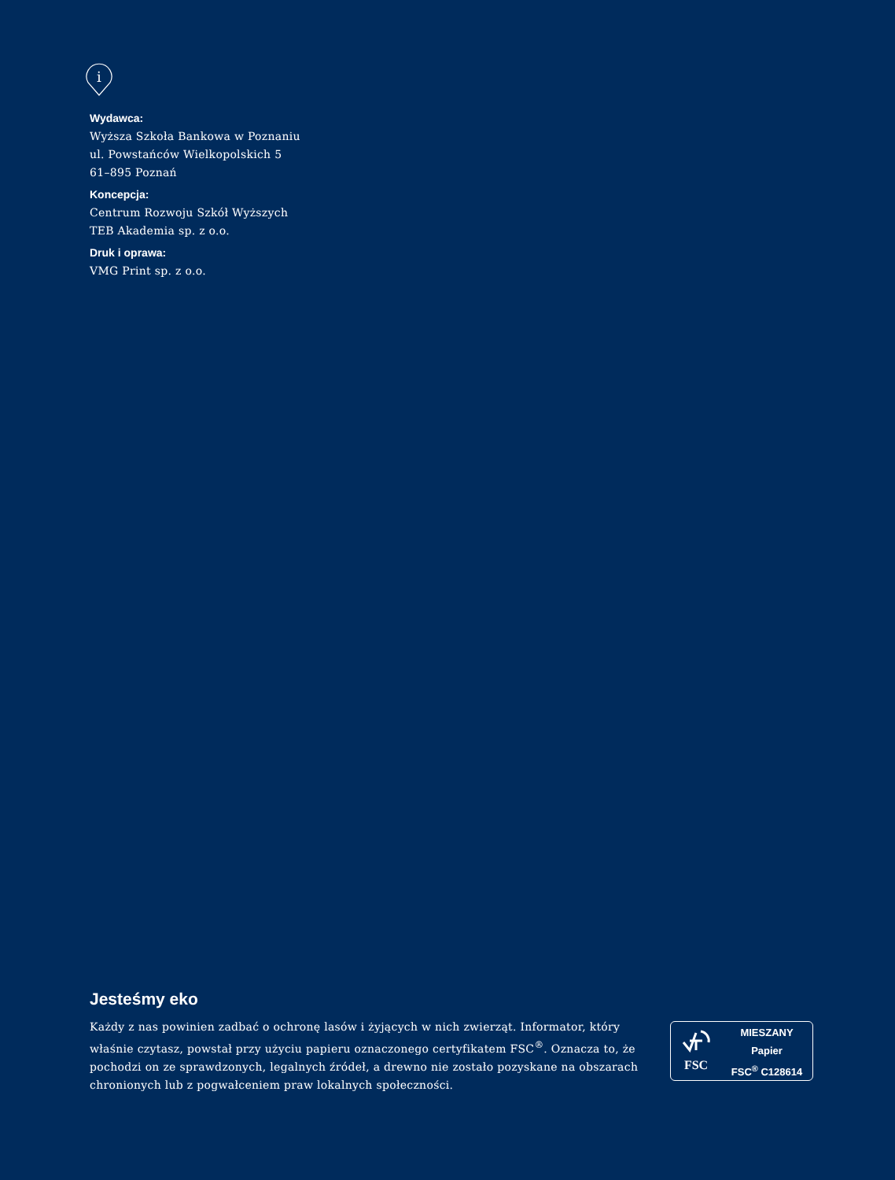i
Wydawca:
Wyższa Szkoła Bankowa w Poznaniu
ul. Powstańców Wielkopolskich 5
61–895 Poznań
Koncepcja:
Centrum Rozwoju Szkół Wyższych
TEB Akademia sp. z o.o.
Druk i oprawa:
VMG Print sp. z o.o.
Jesteśmy eko
Każdy z nas powinien zadbać o ochronę lasów i żyjących w nich zwierząt. Informator, który właśnie czytasz, powstał przy użyciu papieru oznaczonego certyfikatem FSC<sup>®</sup>. Oznacza to, że pochodzi on ze sprawdzonych, legalnych źródeł, a drewno nie zostało pozyskane na obszarach chronionych lub z pogwałceniem praw lokalnych społeczności.
FSC
MIESZANY
Papier
FSC<sup>®</sup> C128614